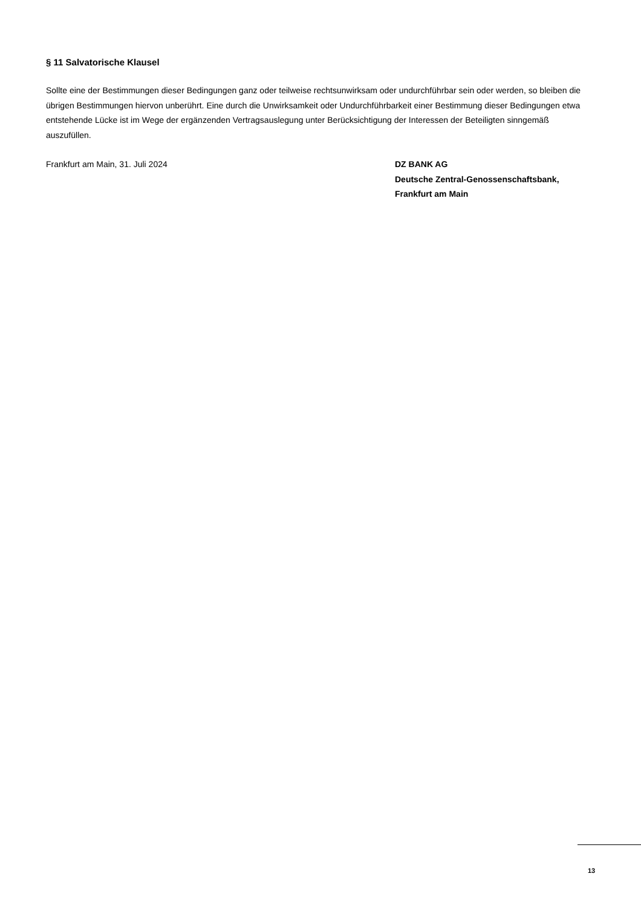§ 11 Salvatorische Klausel
Sollte eine der Bestimmungen dieser Bedingungen ganz oder teilweise rechtsunwirksam oder undurchführbar sein oder werden, so bleiben die übrigen Bestimmungen hiervon unberührt. Eine durch die Unwirksamkeit oder Undurchführbarkeit einer Bestimmung dieser Bedingungen etwa entstehende Lücke ist im Wege der ergänzenden Vertragsauslegung unter Berücksichtigung der Interessen der Beteiligten sinngemäß auszufüllen.
Frankfurt am Main, 31. Juli 2024 DZ BANK AG
Deutsche Zentral-Genossenschaftsbank,
Frankfurt am Main
13